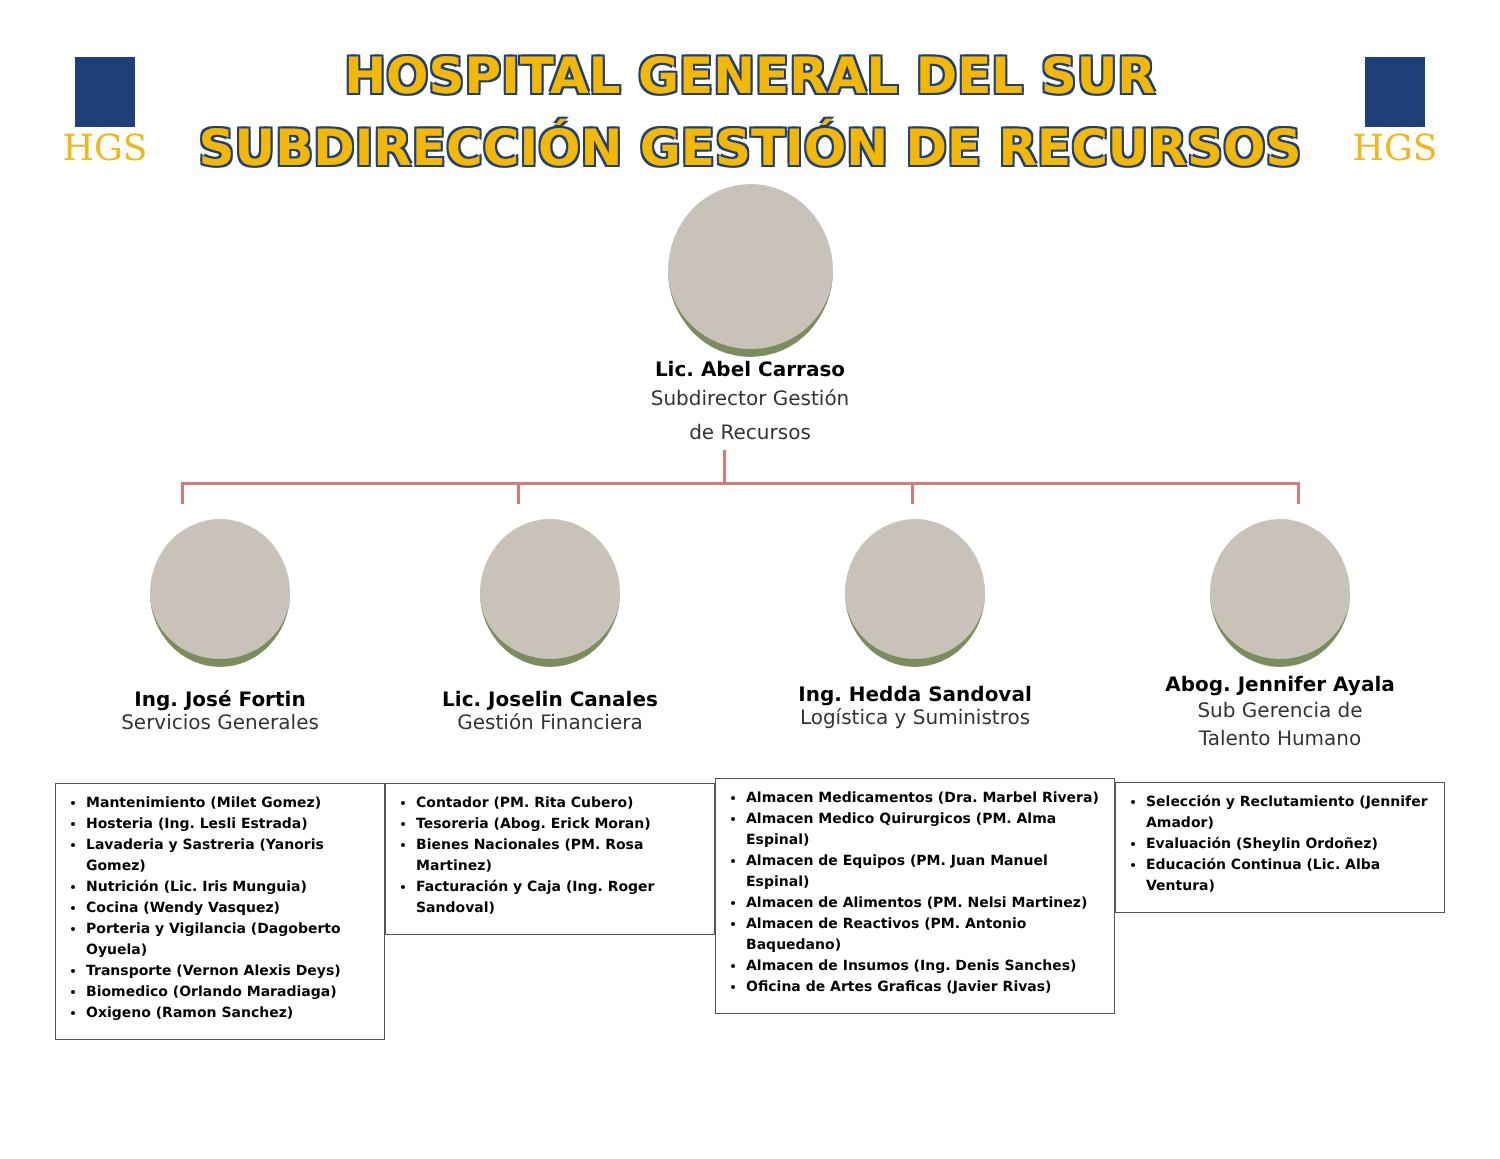HGS
HOSPITAL GENERAL DEL SUR
SUBDIRECCIÓN GESTIÓN DE RECURSOS
HGS
Lic. Abel Carraso
Subdirector Gestión
de Recursos
Ing. José Fortin
Servicios Generales
Mantenimiento (Milet Gomez)
Hosteria (Ing. Lesli Estrada)
Lavaderia y Sastreria (Yanoris Gomez)
Nutrición (Lic. Iris Munguia)
Cocina (Wendy Vasquez)
Porteria y Vigilancia (Dagoberto Oyuela)
Transporte (Vernon Alexis Deys)
Biomedico (Orlando Maradiaga)
Oxigeno (Ramon Sanchez)
Lic. Joselin Canales
Gestión Financiera
Contador (PM. Rita Cubero)
Tesoreria (Abog. Erick Moran)
Bienes Nacionales (PM. Rosa Martinez)
Facturación y Caja (Ing. Roger Sandoval)
Ing. Hedda Sandoval
Logística y Suministros
Almacen Medicamentos (Dra. Marbel Rivera)
Almacen Medico Quirurgicos (PM. Alma Espinal)
Almacen de Equipos (PM. Juan Manuel Espinal)
Almacen de Alimentos (PM. Nelsi Martinez)
Almacen de Reactivos (PM. Antonio Baquedano)
Almacen de Insumos (Ing. Denis Sanches)
Oficina de Artes Graficas (Javier Rivas)
Abog. Jennifer Ayala
Sub Gerencia de
Talento Humano
Selección y Reclutamiento (Jennifer Amador)
Evaluación (Sheylin Ordoñez)
Educación Continua (Lic. Alba Ventura)